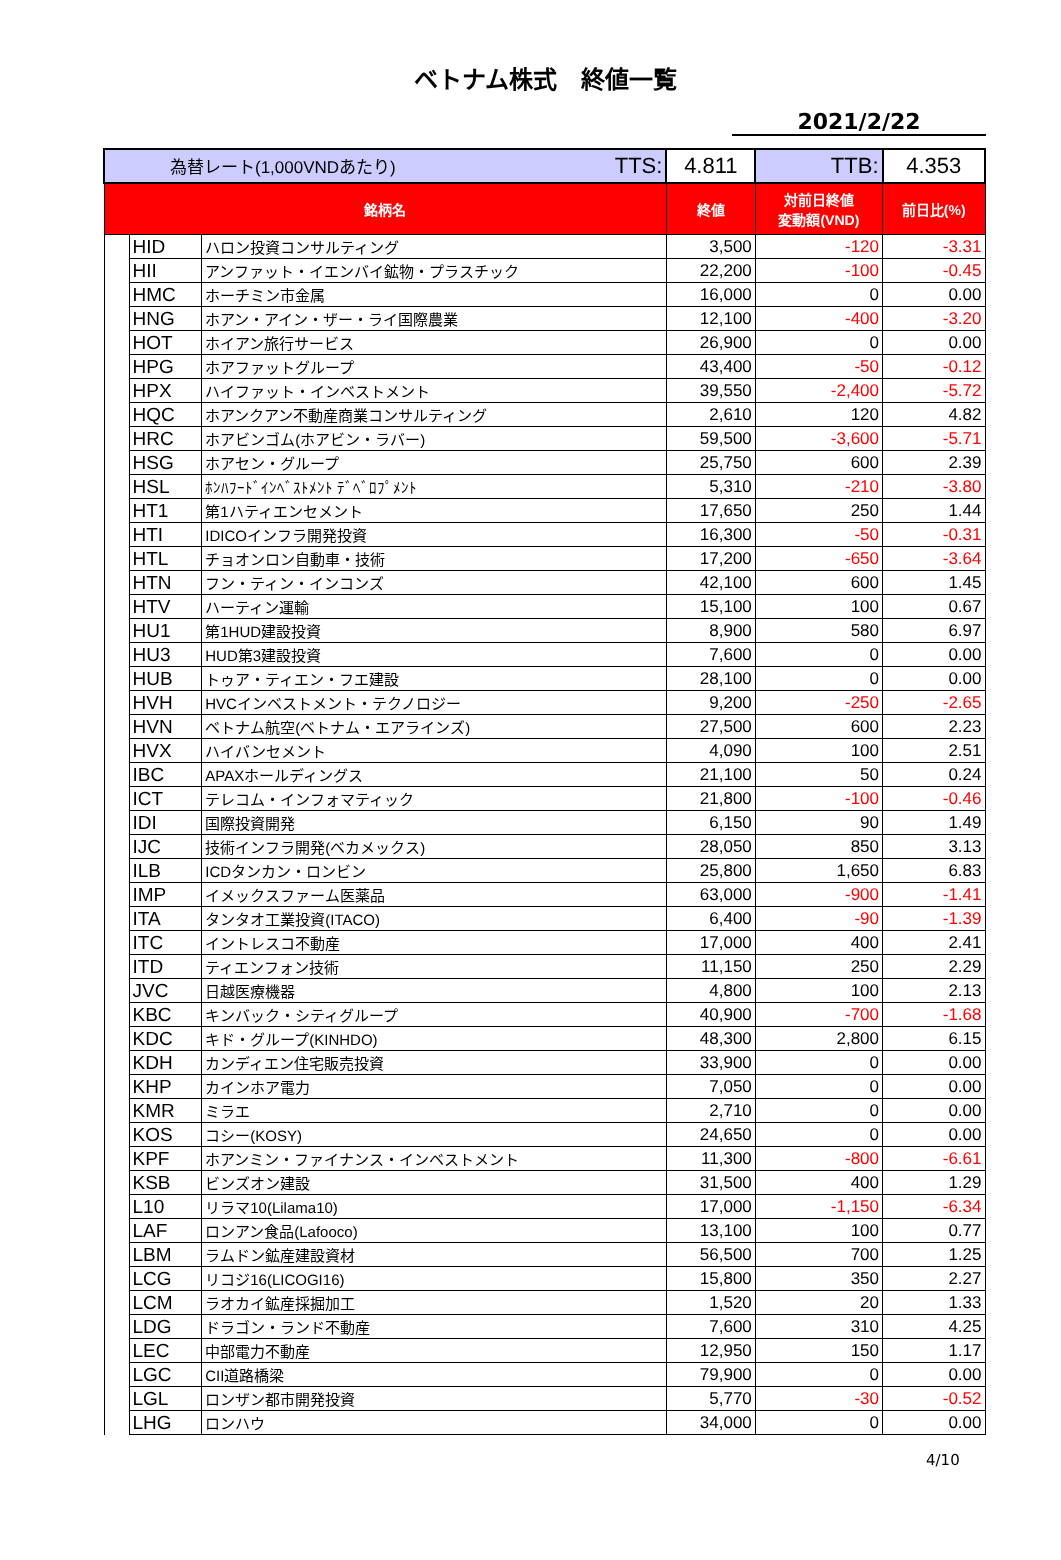ベトナム株式　終値一覧
2021/2/22
| 為替レート(1,000VNDあたり) TTS: | | | 4.811 | TTB: | 4.353 |
| 銘柄名 | | | 終値 | 対前日終値 変動額(VND) | 前日比(%) |
| | HID | ハロン投資コンサルティング | 3,500 | -120 | -3.31 |
| | HII | アンファット・イエンバイ鉱物・プラスチック | 22,200 | -100 | -0.45 |
| | HMC | ホーチミン市金属 | 16,000 | 0 | 0.00 |
| | HNG | ホアン・アイン・ザー・ライ国際農業 | 12,100 | -400 | -3.20 |
| | HOT | ホイアン旅行サービス | 26,900 | 0 | 0.00 |
| | HPG | ホアファットグループ | 43,400 | -50 | -0.12 |
| | HPX | ハイファット・インベストメント | 39,550 | -2,400 | -5.72 |
| | HQC | ホアンクアン不動産商業コンサルティング | 2,610 | 120 | 4.82 |
| | HRC | ホアビンゴム(ホアビン・ラバー) | 59,500 | -3,600 | -5.71 |
| | HSG | ホアセン・グループ | 25,750 | 600 | 2.39 |
| | HSL | ﾎﾝﾊﾌｰﾄﾞｲﾝﾍﾞｽﾄﾒﾝﾄ ﾃﾞﾍﾞﾛﾌﾟﾒﾝﾄ | 5,310 | -210 | -3.80 |
| | HT1 | 第1ハティエンセメント | 17,650 | 250 | 1.44 |
| | HTI | IDICOインフラ開発投資 | 16,300 | -50 | -0.31 |
| | HTL | チョオンロン自動車・技術 | 17,200 | -650 | -3.64 |
| | HTN | フン・ティン・インコンズ | 42,100 | 600 | 1.45 |
| | HTV | ハーティン運輸 | 15,100 | 100 | 0.67 |
| | HU1 | 第1HUD建設投資 | 8,900 | 580 | 6.97 |
| | HU3 | HUD第3建設投資 | 7,600 | 0 | 0.00 |
| | HUB | トゥア・ティエン・フエ建設 | 28,100 | 0 | 0.00 |
| | HVH | HVCインベストメント・テクノロジー | 9,200 | -250 | -2.65 |
| | HVN | ベトナム航空(ベトナム・エアラインズ) | 27,500 | 600 | 2.23 |
| | HVX | ハイバンセメント | 4,090 | 100 | 2.51 |
| | IBC | APAXホールディングス | 21,100 | 50 | 0.24 |
| | ICT | テレコム・インフォマティック | 21,800 | -100 | -0.46 |
| | IDI | 国際投資開発 | 6,150 | 90 | 1.49 |
| | IJC | 技術インフラ開発(ベカメックス) | 28,050 | 850 | 3.13 |
| | ILB | ICDタンカン・ロンビン | 25,800 | 1,650 | 6.83 |
| | IMP | イメックスファーム医薬品 | 63,000 | -900 | -1.41 |
| | ITA | タンタオ工業投資(ITACO) | 6,400 | -90 | -1.39 |
| | ITC | イントレスコ不動産 | 17,000 | 400 | 2.41 |
| | ITD | ティエンフォン技術 | 11,150 | 250 | 2.29 |
| | JVC | 日越医療機器 | 4,800 | 100 | 2.13 |
| | KBC | キンバック・シティグループ | 40,900 | -700 | -1.68 |
| | KDC | キド・グループ(KINHDO) | 48,300 | 2,800 | 6.15 |
| | KDH | カンディエン住宅販売投資 | 33,900 | 0 | 0.00 |
| | KHP | カインホア電力 | 7,050 | 0 | 0.00 |
| | KMR | ミラエ | 2,710 | 0 | 0.00 |
| | KOS | コシー(KOSY) | 24,650 | 0 | 0.00 |
| | KPF | ホアンミン・ファイナンス・インベストメント | 11,300 | -800 | -6.61 |
| | KSB | ビンズオン建設 | 31,500 | 400 | 1.29 |
| | L10 | リラマ10(Lilama10) | 17,000 | -1,150 | -6.34 |
| | LAF | ロンアン食品(Lafooco) | 13,100 | 100 | 0.77 |
| | LBM | ラムドン鉱産建設資材 | 56,500 | 700 | 1.25 |
| | LCG | リコジ16(LICOGI16) | 15,800 | 350 | 2.27 |
| | LCM | ラオカイ鉱産採掘加工 | 1,520 | 20 | 1.33 |
| | LDG | ドラゴン・ランド不動産 | 7,600 | 310 | 4.25 |
| | LEC | 中部電力不動産 | 12,950 | 150 | 1.17 |
| | LGC | CII道路橋梁 | 79,900 | 0 | 0.00 |
| | LGL | ロンザン都市開発投資 | 5,770 | -30 | -0.52 |
| | LHG | ロンハウ | 34,000 | 0 | 0.00 |
4/10